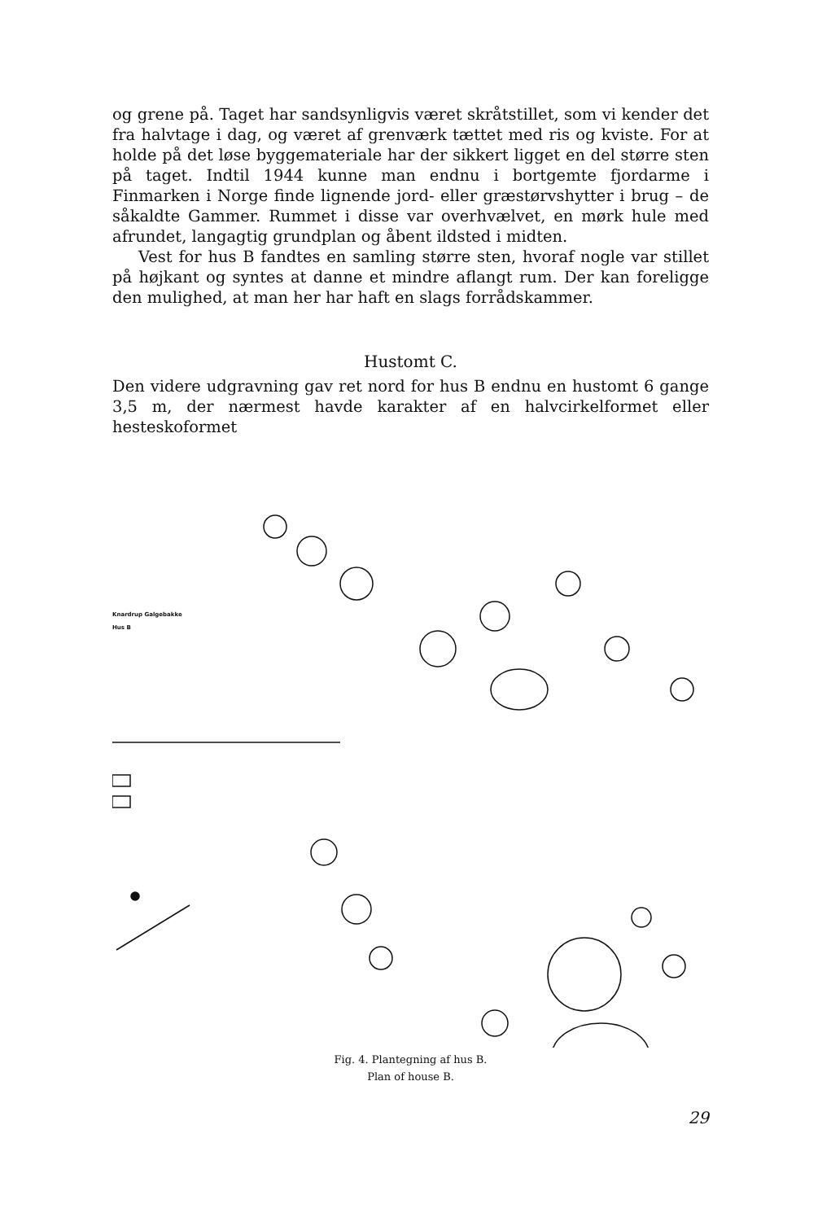og grene på. Taget har sandsynligvis været skråtstillet, som vi kender det fra halvtage i dag, og været af grenværk tættet med ris og kviste. For at holde på det løse byggemateriale har der sikkert ligget en del større sten på taget. Indtil 1944 kunne man endnu i bortgemte fjordarme i Finmarken i Norge finde lignende jord- eller græstørvshytter i brug – de såkaldte Gammer. Rummet i disse var overhvælvet, en mørk hule med afrundet, langagtig grundplan og åbent ildsted i midten.
Vest for hus B fandtes en samling større sten, hvoraf nogle var stillet på højkant og syntes at danne et mindre aflangt rum. Der kan foreligge den mulighed, at man her har haft en slags forrådskammer.
Hustomt C.
Den videre udgravning gav ret nord for hus B endnu en hustomt 6 gange 3,5 m, der nærmest havde karakter af en halvcirkelformet eller hesteskoformet
Knardrup Galgebakke
Hus B
Fig. 4. Plantegning af hus B.
Plan of house B.
29